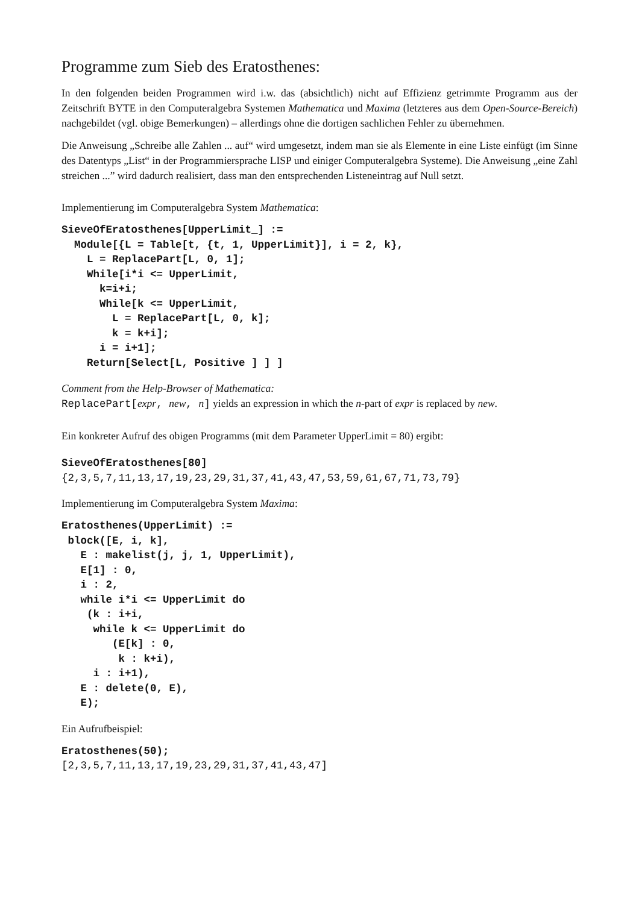Programme zum Sieb des Eratosthenes:
In den folgenden beiden Programmen wird i.w. das (absichtlich) nicht auf Effizienz getrimmte Programm aus der Zeitschrift BYTE in den Computeralgebra Systemen Mathematica und Maxima (letzteres aus dem Open-Source-Bereich) nachgebildet (vgl. obige Bemerkungen) – allerdings ohne die dortigen sachlichen Fehler zu übernehmen.
Die Anweisung „Schreibe alle Zahlen ... auf“ wird umgesetzt, indem man sie als Elemente in eine Liste einfügt (im Sinne des Datentyps „List“ in der Programmiersprache LISP und einiger Computeralgebra Systeme). Die Anweisung „eine Zahl streichen ...” wird dadurch realisiert, dass man den entsprechenden Listeneintrag auf Null setzt.
Implementierung im Computeralgebra System Mathematica:
SieveOfEratosthenes[UpperLimit_] :=
  Module[{L = Table[t, {t, 1, UpperLimit}], i = 2, k},
    L = ReplacePart[L, 0, 1];
    While[i*i <= UpperLimit,
      k=i+i;
      While[k <= UpperLimit,
        L = ReplacePart[L, 0, k];
        k = k+i];
      i = i+1];
    Return[Select[L, Positive ] ] ]
Comment from the Help-Browser of Mathematica:
ReplacePart[expr, new, n] yields an expression in which the n-part of expr is replaced by new.
Ein konkreter Aufruf des obigen Programms (mit dem Parameter UpperLimit = 80) ergibt:
SieveOfEratosthenes[80]
{2,3,5,7,11,13,17,19,23,29,31,37,41,43,47,53,59,61,67,71,73,79}
Implementierung im Computeralgebra System Maxima:
Eratosthenes(UpperLimit) :=
 block([E, i, k],
   E : makelist(j, j, 1, UpperLimit),
   E[1] : 0,
   i : 2,
   while i*i <= UpperLimit do
    (k : i+i,
     while k <= UpperLimit do
        (E[k] : 0,
         k : k+i),
     i : i+1),
   E : delete(0, E),
   E);
Ein Aufrufbeispiel:
Eratosthenes(50);
[2,3,5,7,11,13,17,19,23,29,31,37,41,43,47]